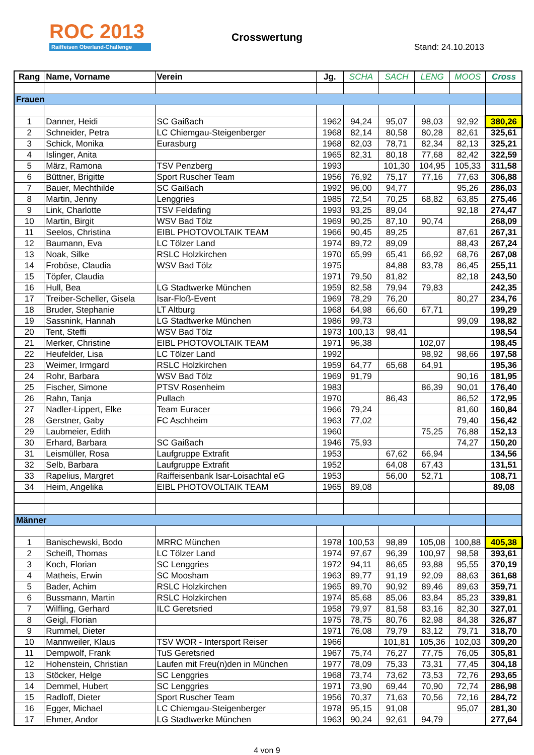ROC 2013
Raiffeisen Oberland-Challenge
Crosswertung
Stand: 24.10.2013
| Rang | Name, Vorname | Verein | Jg. | SCHA | SACH | LENG | MOOS | Cross |
| --- | --- | --- | --- | --- | --- | --- | --- | --- |
| Frauen | | | | | | | | |
| 1 | Danner, Heidi | SC Gaißach | 1962 | 94,24 | 95,07 | 98,03 | 92,92 | 380,26 |
| 2 | Schneider, Petra | LC Chiemgau-Steigenberger | 1968 | 82,14 | 80,58 | 80,28 | 82,61 | 325,61 |
| 3 | Schick, Monika | Eurasburg | 1968 | 82,03 | 78,71 | 82,34 | 82,13 | 325,21 |
| 4 | Islinger, Anita | | 1965 | 82,31 | 80,18 | 77,68 | 82,42 | 322,59 |
| 5 | März, Ramona | TSV Penzberg | 1993 | | 101,30 | 104,95 | 105,33 | 311,58 |
| 6 | Büttner, Brigitte | Sport Ruscher Team | 1956 | 76,92 | 75,17 | 77,16 | 77,63 | 306,88 |
| 7 | Bauer, Mechthilde | SC Gaißach | 1992 | 96,00 | 94,77 | | 95,26 | 286,03 |
| 8 | Martin, Jenny | Lenggries | 1985 | 72,54 | 70,25 | 68,82 | 63,85 | 275,46 |
| 9 | Link, Charlotte | TSV Feldafing | 1993 | 93,25 | 89,04 | | 92,18 | 274,47 |
| 10 | Martin, Birgit | WSV Bad Tölz | 1969 | 90,25 | 87,10 | 90,74 | | 268,09 |
| 11 | Seelos, Christina | EIBL PHOTOVOLTAIK TEAM | 1966 | 90,45 | 89,25 | | 87,61 | 267,31 |
| 12 | Baumann, Eva | LC Tölzer Land | 1974 | 89,72 | 89,09 | | 88,43 | 267,24 |
| 13 | Noak, Silke | RSLC Holzkirchen | 1970 | 65,99 | 65,41 | 66,92 | 68,76 | 267,08 |
| 14 | Froböse, Claudia | WSV Bad Tölz | 1975 | | 84,88 | 83,78 | 86,45 | 255,11 |
| 15 | Töpfer, Claudia | | 1971 | 79,50 | 81,82 | | 82,18 | 243,50 |
| 16 | Hull, Bea | LG Stadtwerke München | 1959 | 82,58 | 79,94 | 79,83 | | 242,35 |
| 17 | Treiber-Scheller, Gisela | Isar-Floß-Event | 1969 | 78,29 | 76,20 | | 80,27 | 234,76 |
| 18 | Bruder, Stephanie | LT Altburg | 1968 | 64,98 | 66,60 | 67,71 | | 199,29 |
| 19 | Sassnink, Hannah | LG Stadtwerke München | 1986 | 99,73 | | | 99,09 | 198,82 |
| 20 | Tent, Steffi | WSV Bad Tölz | 1973 | 100,13 | 98,41 | | | 198,54 |
| 21 | Merker, Christine | EIBL PHOTOVOLTAIK TEAM | 1971 | 96,38 | | 102,07 | | 198,45 |
| 22 | Heufelder, Lisa | LC Tölzer Land | 1992 | | | 98,92 | 98,66 | 197,58 |
| 23 | Weimer, Irmgard | RSLC Holzkirchen | 1959 | 64,77 | 65,68 | 64,91 | | 195,36 |
| 24 | Rohr, Barbara | WSV Bad Tölz | 1969 | 91,79 | | | 90,16 | 181,95 |
| 25 | Fischer, Simone | PTSV Rosenheim | 1983 | | | 86,39 | 90,01 | 176,40 |
| 26 | Rahn, Tanja | Pullach | 1970 | | 86,43 | | 86,52 | 172,95 |
| 27 | Nadler-Lippert, Elke | Team Euracer | 1966 | 79,24 | | | 81,60 | 160,84 |
| 28 | Gerstner, Gaby | FC Aschheim | 1963 | 77,02 | | | 79,40 | 156,42 |
| 29 | Laubmeier, Edith | | 1960 | | | 75,25 | 76,88 | 152,13 |
| 30 | Erhard, Barbara | SC Gaißach | 1946 | 75,93 | | | 74,27 | 150,20 |
| 31 | Leismüller, Rosa | Laufgruppe Extrafit | 1953 | | 67,62 | 66,94 | | 134,56 |
| 32 | Selb, Barbara | Laufgruppe Extrafit | 1952 | | 64,08 | 67,43 | | 131,51 |
| 33 | Rapelius, Margret | Raiffeisenbank Isar-Loisachtal eG | 1953 | | 56,00 | 52,71 | | 108,71 |
| 34 | Heim, Angelika | EIBL PHOTOVOLTAIK TEAM | 1965 | 89,08 | | | | 89,08 |
| Männer | | | | | | | | |
| 1 | Banischewski, Bodo | MRRC München | 1978 | 100,53 | 98,89 | 105,08 | 100,88 | 405,38 |
| 2 | Scheifl, Thomas | LC Tölzer Land | 1974 | 97,67 | 96,39 | 100,97 | 98,58 | 393,61 |
| 3 | Koch, Florian | SC Lenggries | 1972 | 94,11 | 86,65 | 93,88 | 95,55 | 370,19 |
| 4 | Matheis, Erwin | SC Moosham | 1963 | 89,77 | 91,19 | 92,09 | 88,63 | 361,68 |
| 5 | Bader, Achim | RSLC Holzkirchen | 1965 | 89,70 | 90,92 | 89,46 | 89,63 | 359,71 |
| 6 | Bussmann, Martin | RSLC Holzkirchen | 1974 | 85,68 | 85,06 | 83,84 | 85,23 | 339,81 |
| 7 | Wilfling, Gerhard | ILC Geretsried | 1958 | 79,97 | 81,58 | 83,16 | 82,30 | 327,01 |
| 8 | Geigl, Florian | | 1975 | 78,75 | 80,76 | 82,98 | 84,38 | 326,87 |
| 9 | Rummel, Dieter | | 1971 | 76,08 | 79,79 | 83,12 | 79,71 | 318,70 |
| 10 | Mannweiler, Klaus | TSV WOR - Intersport Reiser | 1966 | | 101,81 | 105,36 | 102,03 | 309,20 |
| 11 | Dempwolf, Frank | TuS Geretsried | 1967 | 75,74 | 76,27 | 77,75 | 76,05 | 305,81 |
| 12 | Hohenstein, Christian | Laufen mit Freu(n)den in München | 1977 | 78,09 | 75,33 | 73,31 | 77,45 | 304,18 |
| 13 | Stöcker, Helge | SC Lenggries | 1968 | 73,74 | 73,62 | 73,53 | 72,76 | 293,65 |
| 14 | Demmel, Hubert | SC Lenggries | 1971 | 73,90 | 69,44 | 70,90 | 72,74 | 286,98 |
| 15 | Radloff, Dieter | Sport Ruscher Team | 1956 | 70,37 | 71,63 | 70,56 | 72,16 | 284,72 |
| 16 | Egger, Michael | LC Chiemgau-Steigenberger | 1978 | 95,15 | 91,08 | | 95,07 | 281,30 |
| 17 | Ehmer, Andor | LG Stadtwerke München | 1963 | 90,24 | 92,61 | 94,79 | | 277,64 |
4 von 9